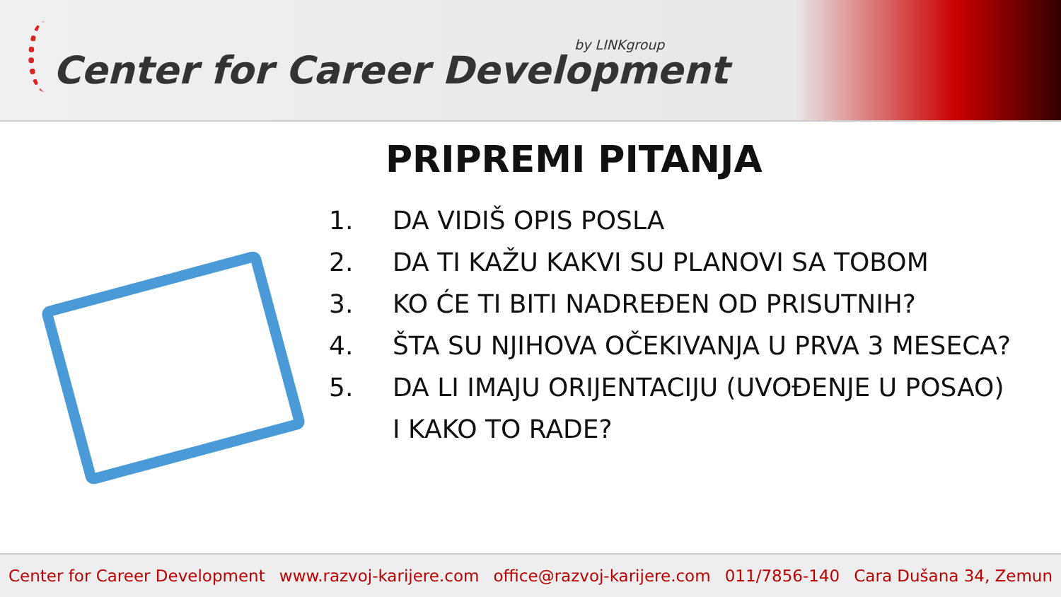by LINKgroup
Center for Career Development
PRIPREMI PITANJA
1. DA VIDIŠ OPIS POSLA
2. DA TI KAŽU KAKVI SU PLANOVI SA TOBOM
3. KO ĆE TI BITI NADREĐEN OD PRISUTNIH?
4. ŠTA SU NJIHOVA OČEKIVANJA U PRVA 3 MESECA?
5. DA LI IMAJU ORIJENTACIJU (UVOĐENJE U POSAO)
I KAKO TO RADE?
Center for Career Development www.razvoj-karijere.com office@razvoj-karijere.com 011/7856-140 Cara Dušana 34, Zemun